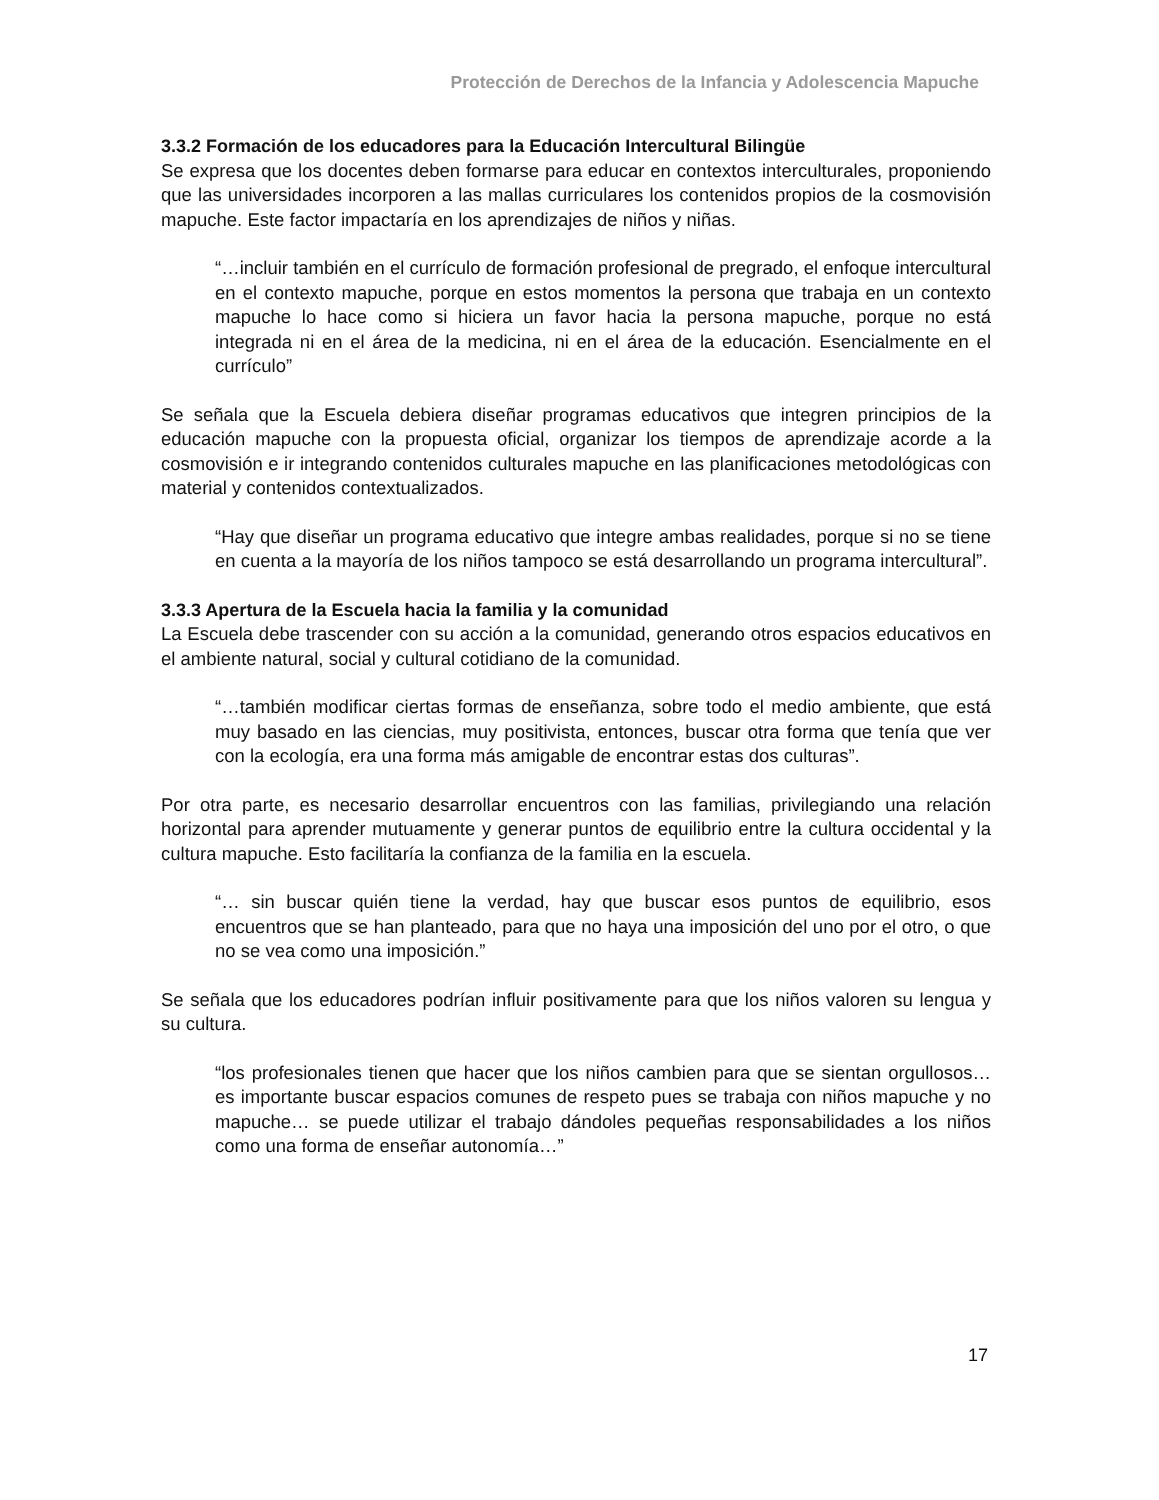Protección de Derechos de la Infancia y Adolescencia Mapuche
3.3.2 Formación de los educadores para la Educación Intercultural Bilingüe
Se expresa que los docentes deben formarse para educar en contextos interculturales, proponiendo que las universidades incorporen a las mallas curriculares los contenidos propios de la cosmovisión mapuche. Este factor impactaría en los aprendizajes de niños y niñas.
“…incluir también en el currículo de formación profesional de pregrado, el enfoque intercultural en el contexto mapuche, porque en estos momentos la persona que trabaja en un contexto mapuche lo hace como si hiciera un favor hacia la persona mapuche, porque no está integrada ni en el área de la medicina, ni en el área de la educación. Esencialmente en el currículo”
Se señala que la Escuela debiera diseñar programas educativos que integren principios de la educación mapuche con la propuesta oficial, organizar los tiempos de aprendizaje acorde a la cosmovisión e ir integrando contenidos culturales mapuche en las planificaciones metodológicas con material y contenidos contextualizados.
“Hay que diseñar un programa educativo que integre ambas realidades, porque si no se tiene en cuenta a la mayoría de los niños tampoco se está desarrollando un programa intercultural”.
3.3.3 Apertura de la Escuela hacia la familia y la comunidad
La Escuela debe trascender con su acción a la comunidad, generando otros espacios educativos en el ambiente natural, social y cultural cotidiano de la comunidad.
“…también modificar ciertas formas de enseñanza, sobre todo el medio ambiente, que está muy basado en las ciencias, muy positivista, entonces, buscar otra forma que tenía que ver con la ecología, era una forma más amigable de encontrar estas dos culturas”.
Por otra parte, es necesario desarrollar encuentros con las familias, privilegiando una relación horizontal para aprender mutuamente y generar puntos de equilibrio entre la cultura occidental y la cultura mapuche. Esto facilitaría la confianza de la familia en la escuela.
“… sin buscar quién tiene la verdad, hay que buscar esos puntos de equilibrio, esos encuentros que se han planteado, para que no haya una imposición del uno por el otro, o que no se vea como una imposición.”
Se señala que los educadores podrían influir positivamente para que los niños valoren su lengua y su cultura.
“los profesionales tienen que hacer que los niños cambien para que se sientan orgullosos… es importante buscar espacios comunes de respeto pues se trabaja con niños mapuche y no mapuche… se puede utilizar el trabajo dándoles pequeñas responsabilidades a los niños como una forma de enseñar autonomía…”
17